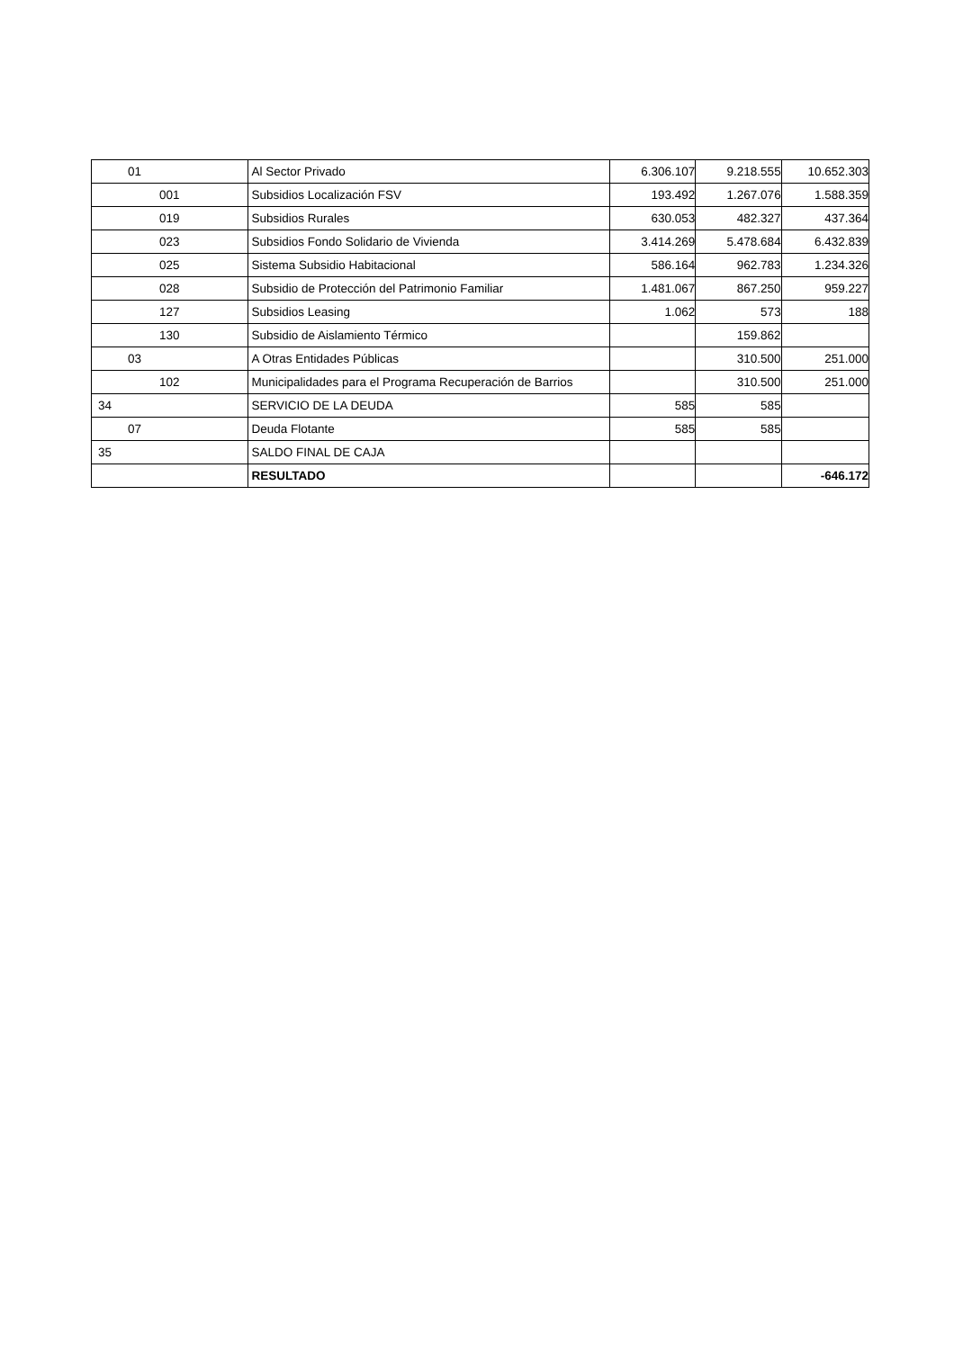| 01 | Al Sector Privado | 6.306.107 | 9.218.555 | 10.652.303 |
| 001 | Subsidios Localización FSV | 193.492 | 1.267.076 | 1.588.359 |
| 019 | Subsidios Rurales | 630.053 | 482.327 | 437.364 |
| 023 | Subsidios Fondo Solidario de Vivienda | 3.414.269 | 5.478.684 | 6.432.839 |
| 025 | Sistema Subsidio Habitacional | 586.164 | 962.783 | 1.234.326 |
| 028 | Subsidio de Protección del Patrimonio Familiar | 1.481.067 | 867.250 | 959.227 |
| 127 | Subsidios Leasing | 1.062 | 573 | 188 |
| 130 | Subsidio de Aislamiento Térmico | | 159.862 | |
| 03 | A Otras Entidades Públicas | | 310.500 | 251.000 |
| 102 | Municipalidades para el Programa Recuperación de Barrios | | 310.500 | 251.000 |
| 34 | SERVICIO DE LA DEUDA | 585 | 585 | |
| 07 | Deuda Flotante | 585 | 585 | |
| 35 | SALDO FINAL DE CAJA | | | |
| | RESULTADO | | | -646.172 |